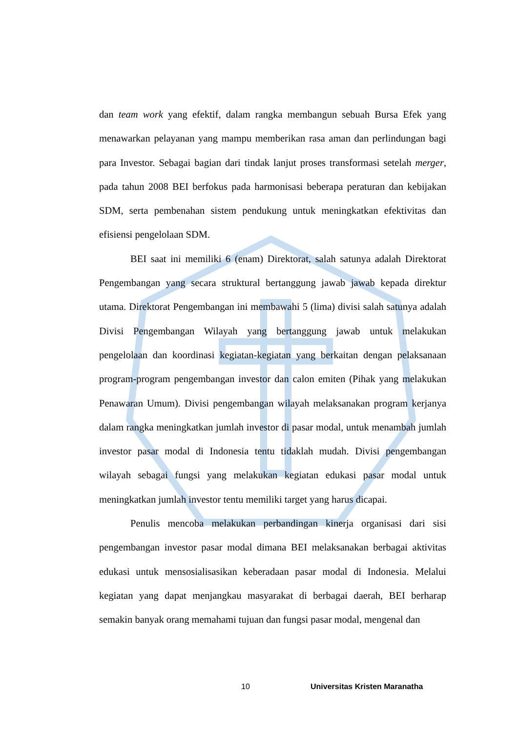dan team work yang efektif, dalam rangka membangun sebuah Bursa Efek yang menawarkan pelayanan yang mampu memberikan rasa aman dan perlindungan bagi para Investor. Sebagai bagian dari tindak lanjut proses transformasi setelah merger, pada tahun 2008 BEI berfokus pada harmonisasi beberapa peraturan dan kebijakan SDM, serta pembenahan sistem pendukung untuk meningkatkan efektivitas dan efisiensi pengelolaan SDM.
BEI saat ini memiliki 6 (enam) Direktorat, salah satunya adalah Direktorat Pengembangan yang secara struktural bertanggung jawab jawab kepada direktur utama. Direktorat Pengembangan ini membawahi 5 (lima) divisi salah satunya adalah Divisi Pengembangan Wilayah yang bertanggung jawab untuk melakukan pengelolaan dan koordinasi kegiatan-kegiatan yang berkaitan dengan pelaksanaan program-program pengembangan investor dan calon emiten (Pihak yang melakukan Penawaran Umum). Divisi pengembangan wilayah melaksanakan program kerjanya dalam rangka meningkatkan jumlah investor di pasar modal, untuk menambah jumlah investor pasar modal di Indonesia tentu tidaklah mudah. Divisi pengembangan wilayah sebagai fungsi yang melakukan kegiatan edukasi pasar modal untuk meningkatkan jumlah investor tentu memiliki target yang harus dicapai.
Penulis mencoba melakukan perbandingan kinerja organisasi dari sisi pengembangan investor pasar modal dimana BEI melaksanakan berbagai aktivitas edukasi untuk mensosialisasikan keberadaan pasar modal di Indonesia. Melalui kegiatan yang dapat menjangkau masyarakat di berbagai daerah, BEI berharap semakin banyak orang memahami tujuan dan fungsi pasar modal, mengenal dan
10 Universitas Kristen Maranatha